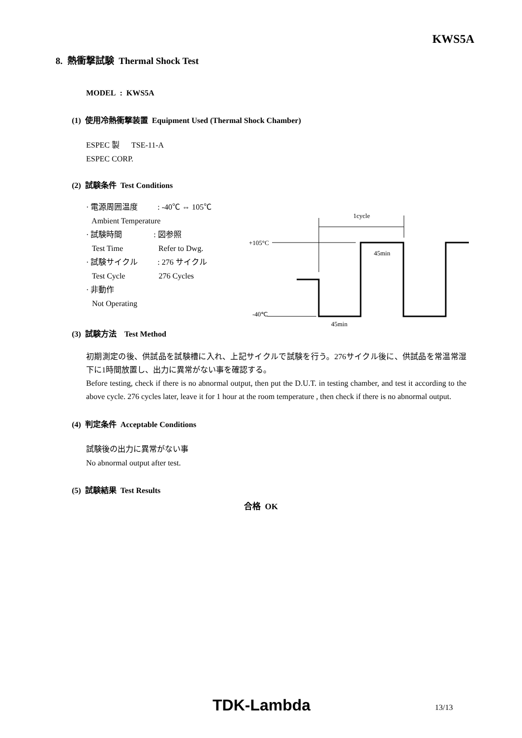KWS5A
8. 熱衝撃試験 Thermal Shock Test
MODEL : KWS5A
(1) 使用冷熱衝撃装置 Equipment Used (Thermal Shock Chamber)
ESPEC 製 TSE-11-A
ESPEC CORP.
(2) 試験条件 Test Conditions
· 電源周囲温度 : -40℃ ⇔ 105℃
Ambient Temperature
· 試験時間 : 図参照
Test Time Refer to Dwg.
· 試験サイクル : 276 サイクル
Test Cycle 276 Cycles
· 非動作
Not Operating
1cycle
+105°C
45min
-40℃
45min
(3) 試験方法 Test Method
初期測定の後、供試品を試験槽に入れ、上記サイクルで試験を行う。276サイクル後に、供試品を常温常湿下に1時間放置し、出力に異常がない事を確認する。
Before testing, check if there is no abnormal output, then put the D.U.T. in testing chamber, and test it according to the above cycle. 276 cycles later, leave it for 1 hour at the room temperature , then check if there is no abnormal output.
(4) 判定条件 Acceptable Conditions
試験後の出力に異常がない事
No abnormal output after test.
(5) 試験結果 Test Results
合格 OK
TDK-Lambda 13/13